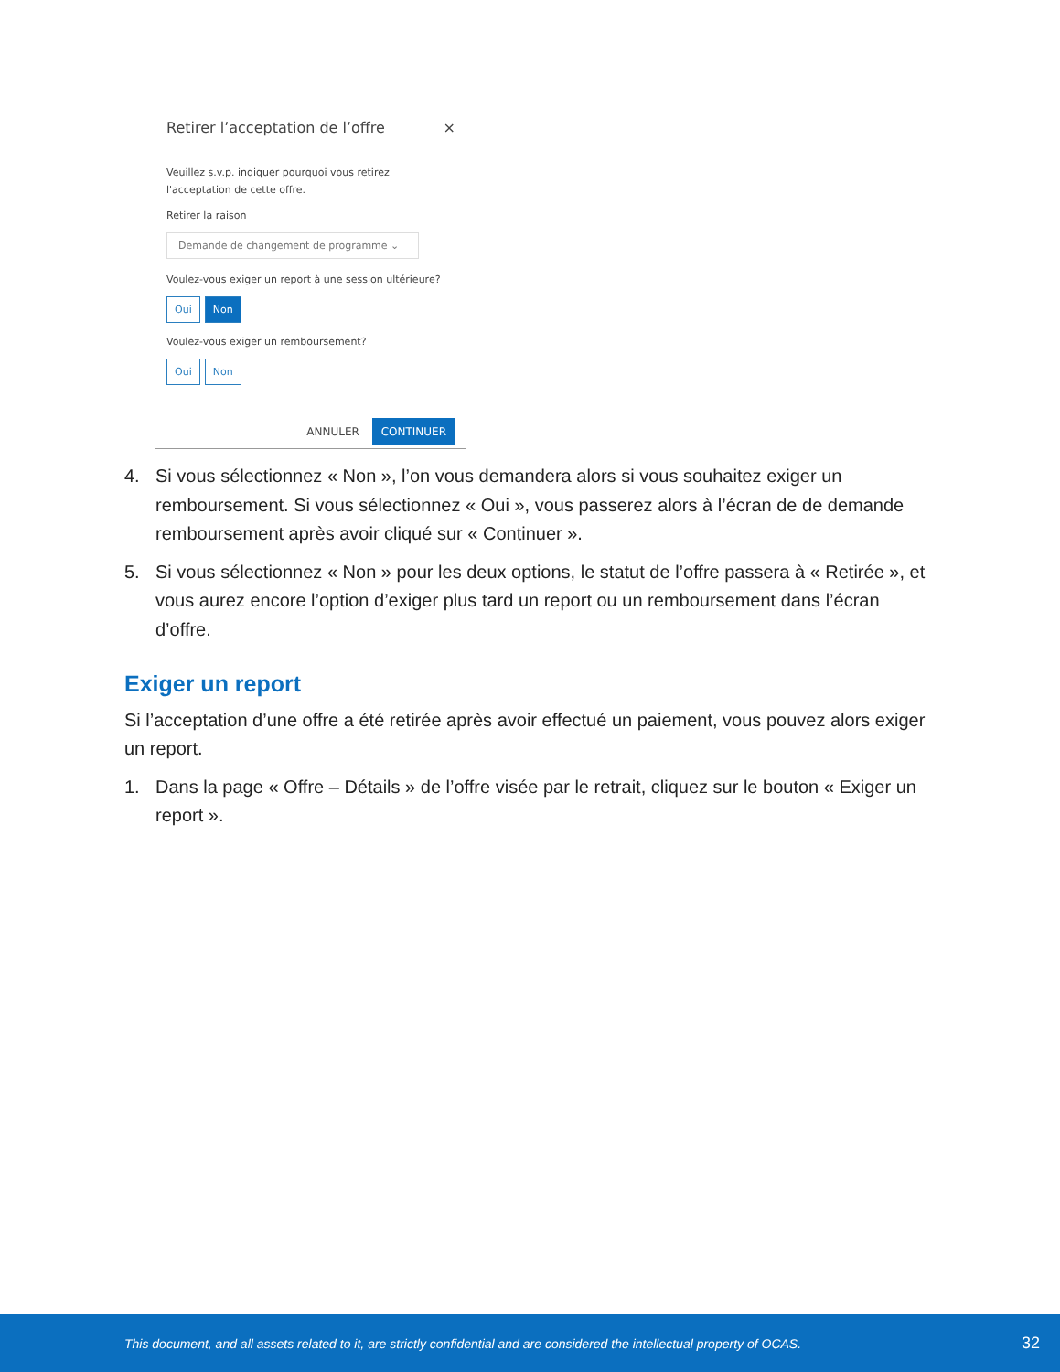Retirer l’acceptation de l’offre ×
Veuillez s.v.p. indiquer pourquoi vous retirez l'acceptation de cette offre.
Retirer la raison
Demande de changement de programme ⌄
Voulez-vous exiger un report à une session ultérieure?
Oui Non
Voulez-vous exiger un remboursement?
Oui Non
ANNULER CONTINUER
4. Si vous sélectionnez « Non », l’on vous demandera alors si vous souhaitez exiger un remboursement. Si vous sélectionnez « Oui », vous passerez alors à l’écran de de demande remboursement après avoir cliqué sur « Continuer ».
5. Si vous sélectionnez « Non » pour les deux options, le statut de l’offre passera à « Retirée », et vous aurez encore l’option d’exiger plus tard un report ou un remboursement dans l’écran d’offre.
Exiger un report
Si l’acceptation d’une offre a été retirée après avoir effectué un paiement, vous pouvez alors exiger un report.
1. Dans la page « Offre – Détails » de l’offre visée par le retrait, cliquez sur le bouton « Exiger un report ».
This document, and all assets related to it, are strictly confidential and are considered the intellectual property of OCAS. 32